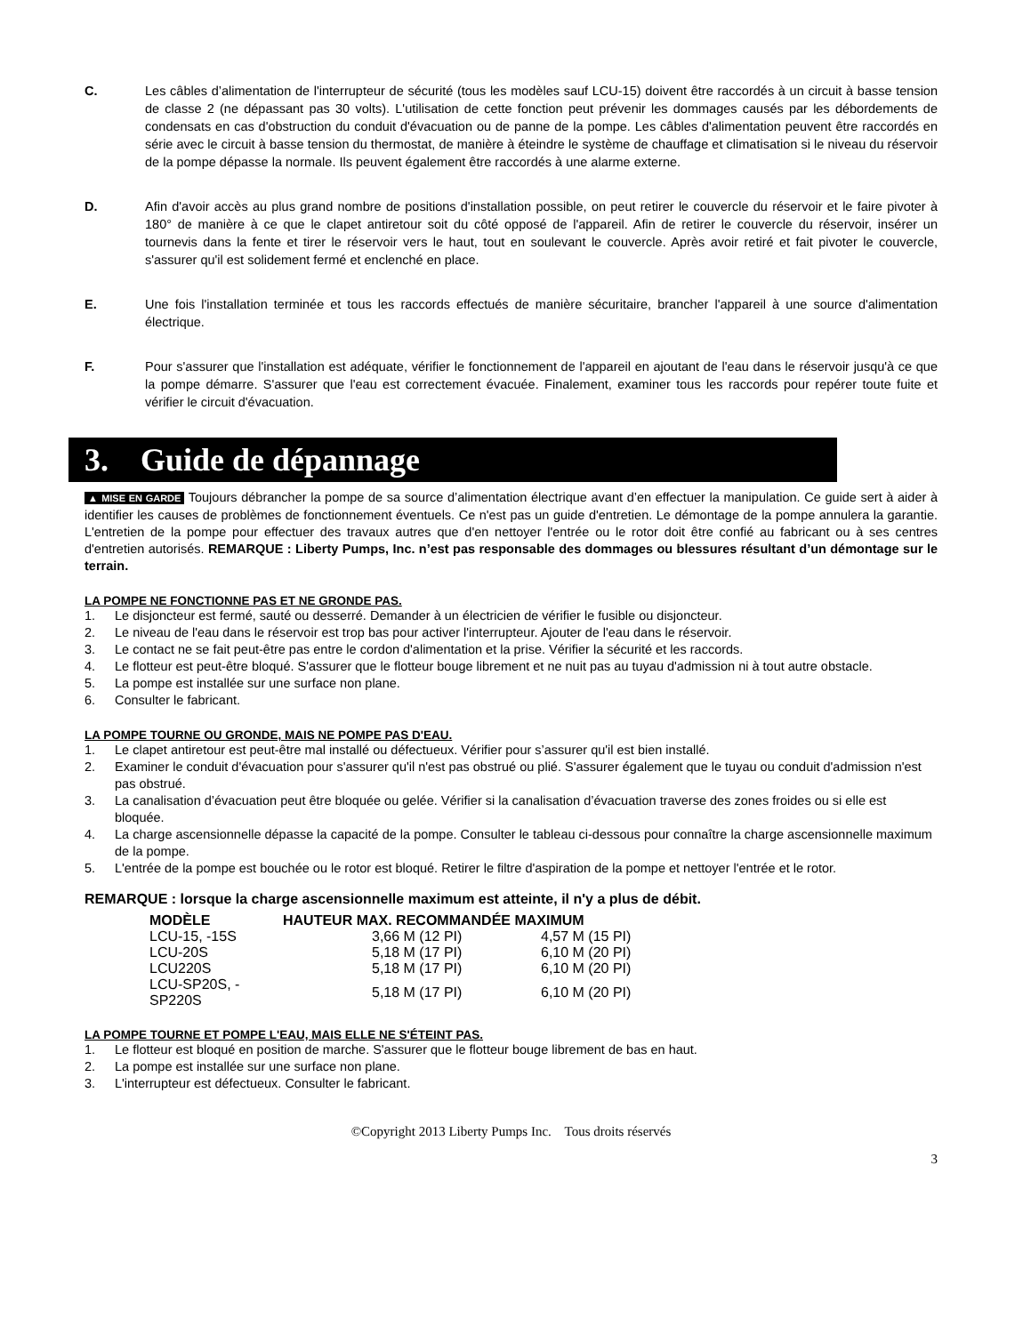C. Les câbles d’alimentation de l'interrupteur de sécurité (tous les modèles sauf LCU-15) doivent être raccordés à un circuit à basse tension de classe 2 (ne dépassant pas 30 volts). L'utilisation de cette fonction peut prévenir les dommages causés par les débordements de condensats en cas d'obstruction du conduit d'évacuation ou de panne de la pompe. Les câbles d'alimentation peuvent être raccordés en série avec le circuit à basse tension du thermostat, de manière à éteindre le système de chauffage et climatisation si le niveau du réservoir de la pompe dépasse la normale. Ils peuvent également être raccordés à une alarme externe.
D. Afin d'avoir accès au plus grand nombre de positions d'installation possible, on peut retirer le couvercle du réservoir et le faire pivoter à 180° de manière à ce que le clapet antiretour soit du côté opposé de l'appareil. Afin de retirer le couvercle du réservoir, insérer un tournevis dans la fente et tirer le réservoir vers le haut, tout en soulevant le couvercle. Après avoir retiré et fait pivoter le couvercle, s'assurer qu'il est solidement fermé et enclenché en place.
E. Une fois l'installation terminée et tous les raccords effectués de manière sécuritaire, brancher l'appareil à une source d'alimentation électrique.
F. Pour s'assurer que l'installation est adéquate, vérifier le fonctionnement de l'appareil en ajoutant de l'eau dans le réservoir jusqu'à ce que la pompe démarre. S'assurer que l'eau est correctement évacuée. Finalement, examiner tous les raccords pour repérer toute fuite et vérifier le circuit d'évacuation.
3. Guide de dépannage
▲ MISE EN GARDE Toujours débrancher la pompe de sa source d’alimentation électrique avant d’en effectuer la manipulation. Ce guide sert à aider à identifier les causes de problèmes de fonctionnement éventuels. Ce n'est pas un guide d'entretien. Le démontage de la pompe annulera la garantie. L'entretien de la pompe pour effectuer des travaux autres que d'en nettoyer l'entrée ou le rotor doit être confié au fabricant ou à ses centres d'entretien autorisés. REMARQUE : Liberty Pumps, Inc. n’est pas responsable des dommages ou blessures résultant d’un démontage sur le terrain.
LA POMPE NE FONCTIONNE PAS ET NE GRONDE PAS.
1. Le disjoncteur est fermé, sauté ou desserré. Demander à un électricien de vérifier le fusible ou disjoncteur.
2. Le niveau de l'eau dans le réservoir est trop bas pour activer l'interrupteur. Ajouter de l'eau dans le réservoir.
3. Le contact ne se fait peut-être pas entre le cordon d'alimentation et la prise. Vérifier la sécurité et les raccords.
4. Le flotteur est peut-être bloqué. S'assurer que le flotteur bouge librement et ne nuit pas au tuyau d'admission ni à tout autre obstacle.
5. La pompe est installée sur une surface non plane.
6. Consulter le fabricant.
LA POMPE TOURNE OU GRONDE, MAIS NE POMPE PAS D'EAU.
1. Le clapet antiretour est peut-être mal installé ou défectueux. Vérifier pour s’assurer qu'il est bien installé.
2. Examiner le conduit d'évacuation pour s'assurer qu'il n'est pas obstrué ou plié. S'assurer également que le tuyau ou conduit d'admission n'est pas obstrué.
3. La canalisation d’évacuation peut être bloquée ou gelée. Vérifier si la canalisation d’évacuation traverse des zones froides ou si elle est bloquée.
4. La charge ascensionnelle dépasse la capacité de la pompe. Consulter le tableau ci-dessous pour connaître la charge ascensionnelle maximum de la pompe.
5. L'entrée de la pompe est bouchée ou le rotor est bloqué. Retirer le filtre d'aspiration de la pompe et nettoyer l'entrée et le rotor.
REMARQUE : lorsque la charge ascensionnelle maximum est atteinte, il n'y a plus de débit.
| MODÈLE | HAUTEUR MAX. RECOMMANDÉE MAXIMUM | |
| --- | --- | --- |
| LCU-15, -15S | 3,66 M (12 PI) | 4,57 M (15 PI) |
| LCU-20S | 5,18 M (17 PI) | 6,10 M (20 PI) |
| LCU220S | 5,18 M (17 PI) | 6,10 M (20 PI) |
| LCU-SP20S, -SP220S | 5,18 M (17 PI) | 6,10 M (20 PI) |
LA POMPE TOURNE ET POMPE L'EAU, MAIS ELLE NE S'ÉTEINT PAS.
1. Le flotteur est bloqué en position de marche. S'assurer que le flotteur bouge librement de bas en haut.
2. La pompe est installée sur une surface non plane.
3. L'interrupteur est défectueux. Consulter le fabricant.
©Copyright 2013 Liberty Pumps Inc. Tous droits réservés
3